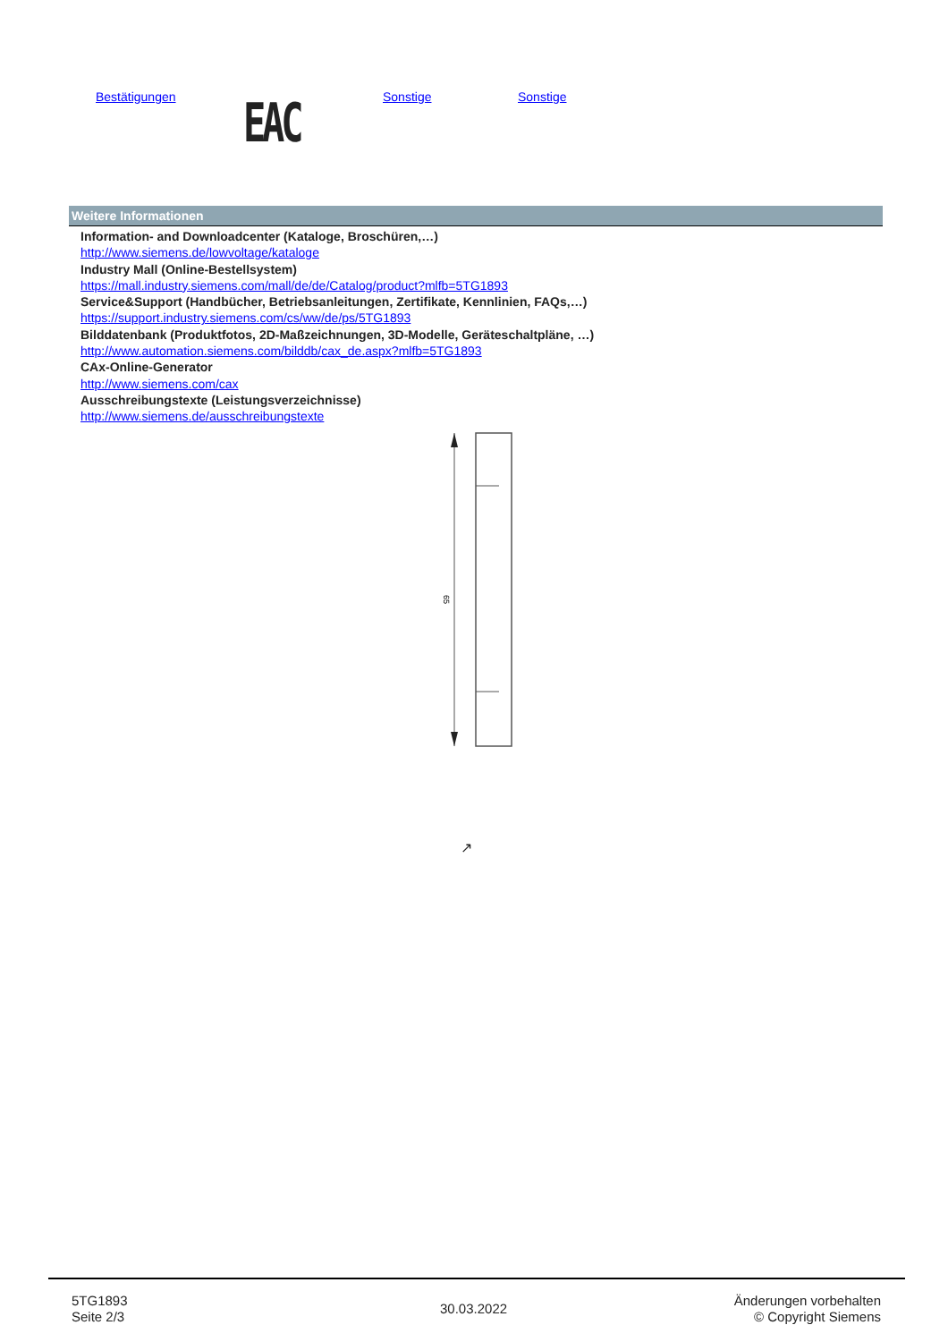Bestätigungen EAC Sonstige Sonstige
Weitere Informationen
Information- and Downloadcenter (Kataloge, Broschüren,…)
http://www.siemens.de/lowvoltage/kataloge
Industry Mall (Online-Bestellsystem)
https://mall.industry.siemens.com/mall/de/de/Catalog/product?mlfb=5TG1893
Service&Support (Handbücher, Betriebsanleitungen, Zertifikate, Kennlinien, FAQs,…)
https://support.industry.siemens.com/cs/ww/de/ps/5TG1893
Bilddatenbank (Produktfotos, 2D-Maßzeichnungen, 3D-Modelle, Geräteschaltpläne, …)
http://www.automation.siemens.com/bilddb/cax_de.aspx?mlfb=5TG1893
CAx-Online-Generator
http://www.siemens.com/cax
Ausschreibungstexte (Leistungsverzeichnisse)
http://www.siemens.de/ausschreibungstexte
65
↗
5TG1893
Seite 2/3
30.03.2022
Änderungen vorbehalten
© Copyright Siemens